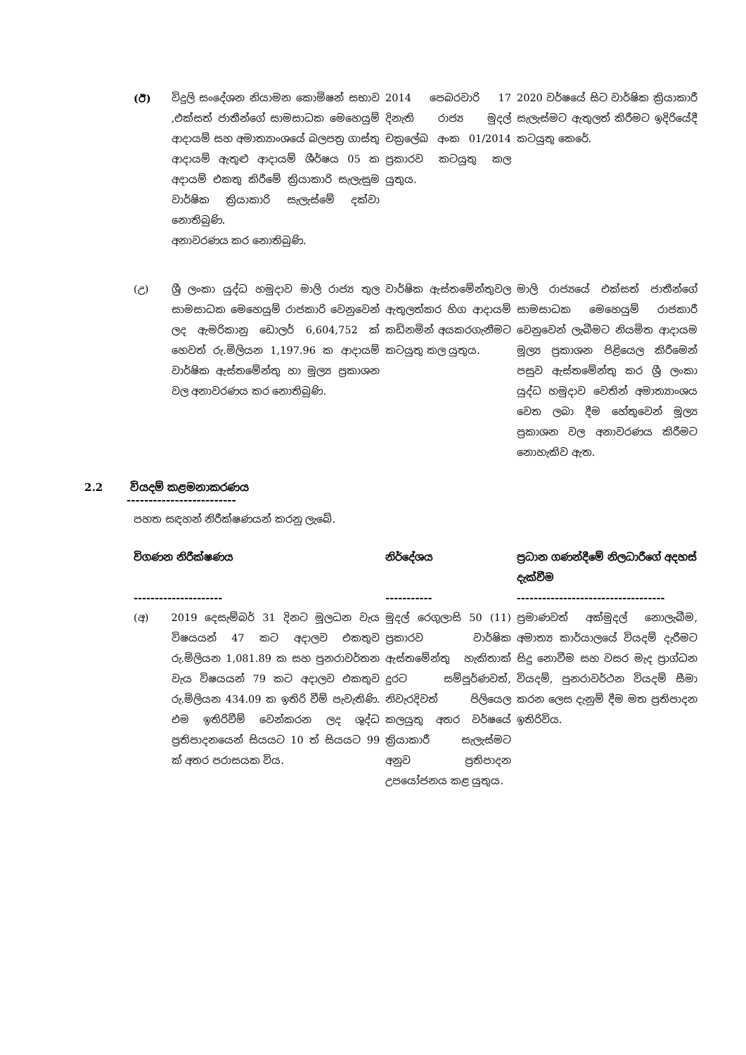| (ඊ) | විදුලි සංදේශන නියාමන කොමිෂන් සභාව ,එක්සත් ජාතීන්ගේ සාමසාධක මෙහෙයුම් ආදායම් සහ අමාත්‍යාංශයේ බලපත්‍ර ගාස්තු ආදායම් ඇතුළු ආදායම් ශීර්ෂය 05 ක අදායම් එකතු කිරීමේ ක්‍රියාකාරි සැලැසුම වාර්ෂික ක්‍රියාකාරි සැලැස්මේ දක්වා නොතිබුණි. අනාවරණය කර නොතිබුණි. | 2014 පෙබරවාරි 17 දිනැති රාජ්‍ය මුදල් චක්‍රලේඛ අංක 01/2014 ප්‍රකාරව කටයුතු කල යුතුය. | 2020 වර්ෂයේ සිට වාර්ෂික ක්‍රියාකාරී සැලැස්මට ඇතුලත් කිරීමට ඉදිරියේදී කටයුතු කෙරේ. |
| (උ) | ශ්‍රී ලංකා යුද්ධ හමුදාව මාලි රාජ්‍ය තුල සාමසාධක මෙහෙයුම් රාජකාරි වෙනුවෙන් ලද ඇමරිකානු ඩොලර් 6,604,752 ක් හෙවත් රු.මිලියන 1,197.96 ක ආදායම් වාර්ෂික ඇස්තමේන්තු හා මූල්‍ය ප්‍රකාශන වල අනාවරණය කර නොතිබුණි. | වාර්ෂික ඇස්තමේන්තුවල ඇතුලත්කර හිග ආදායම් කඩිනමින් අයකරගැනීමට කටයුතු කල යුතුය. | මාලි රාජ්‍යයේ එක්සත් ජාතීන්ගේ සාමසාධක මෙහෙයුම් රාජකාරී වෙනුවෙන් ලැබීමට නියමිත ආදායම මූල්‍ය ප්‍රකාශන පිළියෙල කිරීමෙන් පසුව ඇස්තමේන්තු කර ශ්‍රී ලංකා යුද්ධ හමුදාව වෙතින් අමාත්‍යාංශය වෙත ලබා දීම හේතුවෙන් මූල්‍ය ප්‍රකාශන වල අනාවරණය කිරීමට නොහැකිව ඇත. |
2.2 වියදම් කළමනාකරණය
-------------------------
පහත සඳහන් නිරීක්ෂණයන් කරනු ලැබේ.
| විගණන නිරීක්ෂණය --------------------- | | නිර්දේශය ----------- | ප්‍රධාන ගණන්දීමේ නිලධාරීගේ අදහස් දැක්වීම ----------------------------------- |
| --- | --- | --- | --- |
| (අ) | 2019 දෙසැම්බර් 31 දිනට මූලධන වැය විෂයයන් 47 කට අදාලව එකතුව රු.මිලියන 1,081.89 ක සහ පුනරාවර්තන වැය විෂයයන් 79 කට අදාලව එකතුව රු.මිලියන 434.09 ක ඉතිරි වීම් පැවැතිණි. එම ඉතිරිවීම් වෙන්කරන ලද ශුද්ධ ප්‍රතිපාදනයෙන් සියයට 10 ත් සියයට 99 ක් අතර පරාසයක විය. | මුදල් රෙගුලාසි 50 (11) ප්‍රකාරව වාර්ෂික ඇස්තමේන්තු හැකිතාක් දුරට සම්පූර්ණවත්, නිවැරදිවත් පිලියෙල කලයුතු අතර වර්ෂයේ ක්‍රියාකාරී සැලැස්මට අනුව ප්‍රතිපාදන උපයෝජනය කළ යුතුය. | ප්‍රමාණවත් අක්මුදල් නොලැබීම, අමාත්‍ය කාර්යාලයේ වියදම් දැරීමට සිදු නොවීම සහ වසර මැද ප්‍රාග්ධන වියදම්, පුනරාවර්ථන වියදම් සීමා කරන ලෙස දැනුම් දීම මත ප්‍රතිපාදන ඉතිරිවිය. |